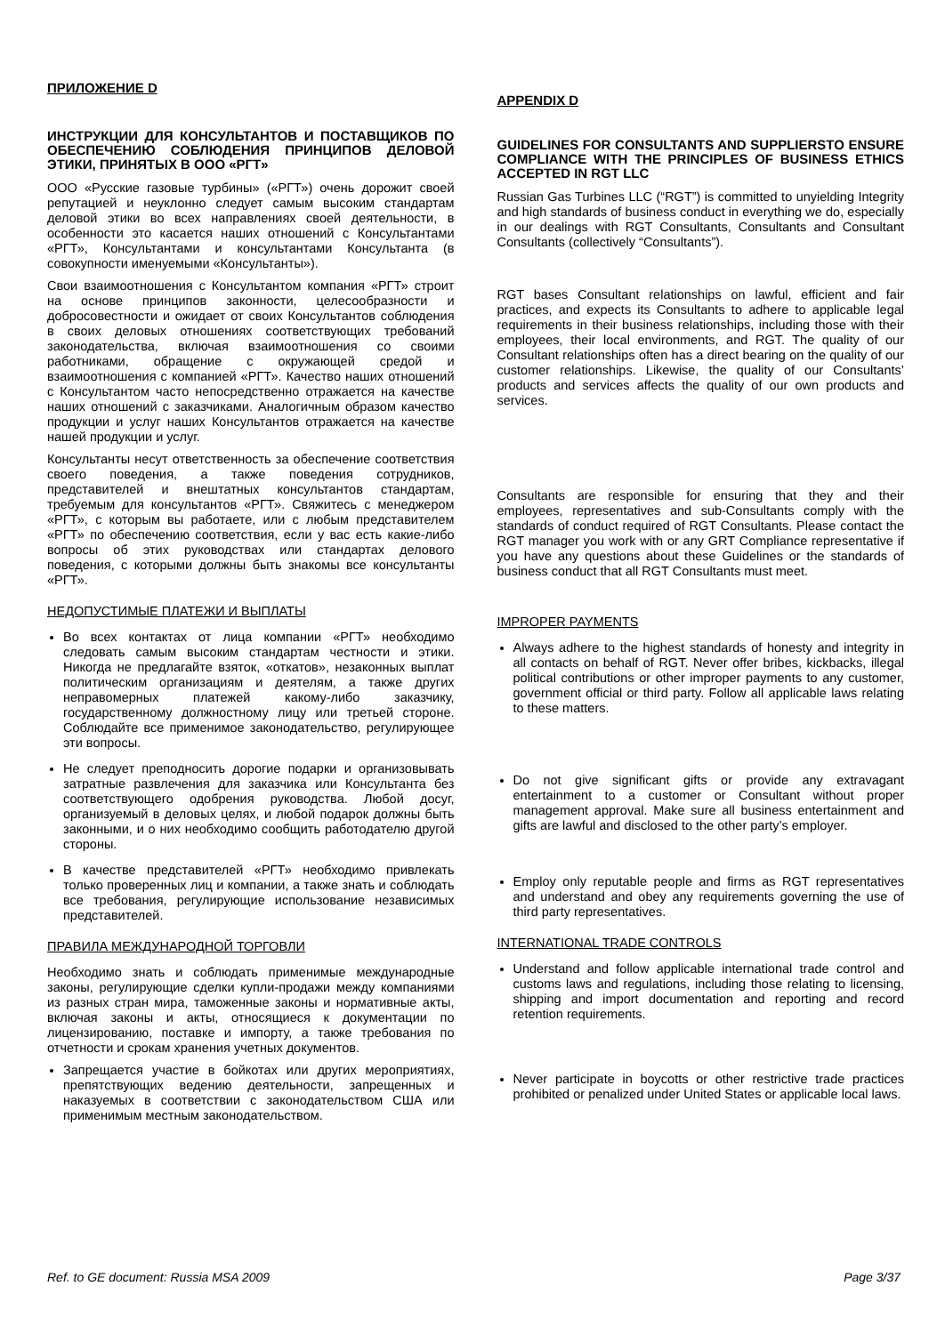ПРИЛОЖЕНИЕ D
ИНСТРУКЦИИ ДЛЯ КОНСУЛЬТАНТОВ И ПОСТАВЩИКОВ ПО ОБЕСПЕЧЕНИЮ СОБЛЮДЕНИЯ ПРИНЦИПОВ ДЕЛОВОЙ ЭТИКИ, ПРИНЯТЫХ В ООО «РГТ»
ООО «Русские газовые турбины» («РГТ») очень дорожит своей репутацией и неуклонно следует самым высоким стандартам деловой этики во всех направлениях своей деятельности, в особенности это касается наших отношений с Консультантами «РГТ», Консультантами и консультантами Консультанта (в совокупности именуемыми «Консультанты»).
Свои взаимоотношения с Консультантом компания «РГТ» строит на основе принципов законности, целесообразности и добросовестности и ожидает от своих Консультантов соблюдения в своих деловых отношениях соответствующих требований законодательства, включая взаимоотношения со своими работниками, обращение с окружающей средой и взаимоотношения с компанией «РГТ». Качество наших отношений с Консультантом часто непосредственно отражается на качестве наших отношений с заказчиками. Аналогичным образом качество продукции и услуг наших Консультантов отражается на качестве нашей продукции и услуг.
Консультанты несут ответственность за обеспечение соответствия своего поведения, а также поведения сотрудников, представителей и внештатных консультантов стандартам, требуемым для консультантов «РГТ». Свяжитесь с менеджером «РГТ», с которым вы работаете, или с любым представителем «РГТ» по обеспечению соответствия, если у вас есть какие-либо вопросы об этих руководствах или стандартах делового поведения, с которыми должны быть знакомы все консультанты «РГТ».
НЕДОПУСТИМЫЕ ПЛАТЕЖИ И ВЫПЛАТЫ
Во всех контактах от лица компании «РГТ» необходимо следовать самым высоким стандартам честности и этики. Никогда не предлагайте взяток, «откатов», незаконных выплат политическим организациям и деятелям, а также других неправомерных платежей какому-либо заказчику, государственному должностному лицу или третьей стороне. Соблюдайте все применимое законодательство, регулирующее эти вопросы.
Не следует преподносить дорогие подарки и организовывать затратные развлечения для заказчика или Консультанта без соответствующего одобрения руководства. Любой досуг, организуемый в деловых целях, и любой подарок должны быть законными, и о них необходимо сообщить работодателю другой стороны.
В качестве представителей «РГТ» необходимо привлекать только проверенных лиц и компании, а также знать и соблюдать все требования, регулирующие использование независимых представителей.
ПРАВИЛА МЕЖДУНАРОДНОЙ ТОРГОВЛИ
Необходимо знать и соблюдать применимые международные законы, регулирующие сделки купли-продажи между компаниями из разных стран мира, таможенные законы и нормативные акты, включая законы и акты, относящиеся к документации по лицензированию, поставке и импорту, а также требования по отчетности и срокам хранения учетных документов.
Запрещается участие в бойкотах или других мероприятиях, препятствующих ведению деятельности, запрещенных и наказуемых в соответствии с законодательством США или применимым местным законодательством.
APPENDIX D
GUIDELINES FOR CONSULTANTS AND SUPPLIERSTO ENSURE COMPLIANCE WITH THE PRINCIPLES OF BUSINESS ETHICS ACCEPTED IN RGT LLC
Russian Gas Turbines LLC (“RGT”) is committed to unyielding Integrity and high standards of business conduct in everything we do, especially in our dealings with RGT Consultants, Consultants and Consultant Consultants (collectively “Consultants”).
RGT bases Consultant relationships on lawful, efficient and fair practices, and expects its Consultants to adhere to applicable legal requirements in their business relationships, including those with their employees, their local environments, and RGT. The quality of our Consultant relationships often has a direct bearing on the quality of our customer relationships. Likewise, the quality of our Consultants’ products and services affects the quality of our own products and services.
Consultants are responsible for ensuring that they and their employees, representatives and sub-Consultants comply with the standards of conduct required of RGT Consultants. Please contact the RGT manager you work with or any GRT Compliance representative if you have any questions about these Guidelines or the standards of business conduct that all RGT Consultants must meet.
IMPROPER PAYMENTS
Always adhere to the highest standards of honesty and integrity in all contacts on behalf of RGT. Never offer bribes, kickbacks, illegal political contributions or other improper payments to any customer, government official or third party. Follow all applicable laws relating to these matters.
Do not give significant gifts or provide any extravagant entertainment to a customer or Consultant without proper management approval. Make sure all business entertainment and gifts are lawful and disclosed to the other party’s employer.
Employ only reputable people and firms as RGT representatives and understand and obey any requirements governing the use of third party representatives.
INTERNATIONAL TRADE CONTROLS
Understand and follow applicable international trade control and customs laws and regulations, including those relating to licensing, shipping and import documentation and reporting and record retention requirements.
Never participate in boycotts or other restrictive trade practices prohibited or penalized under United States or applicable local laws.
Ref. to GE document: Russia MSA 2009 Page 3/37